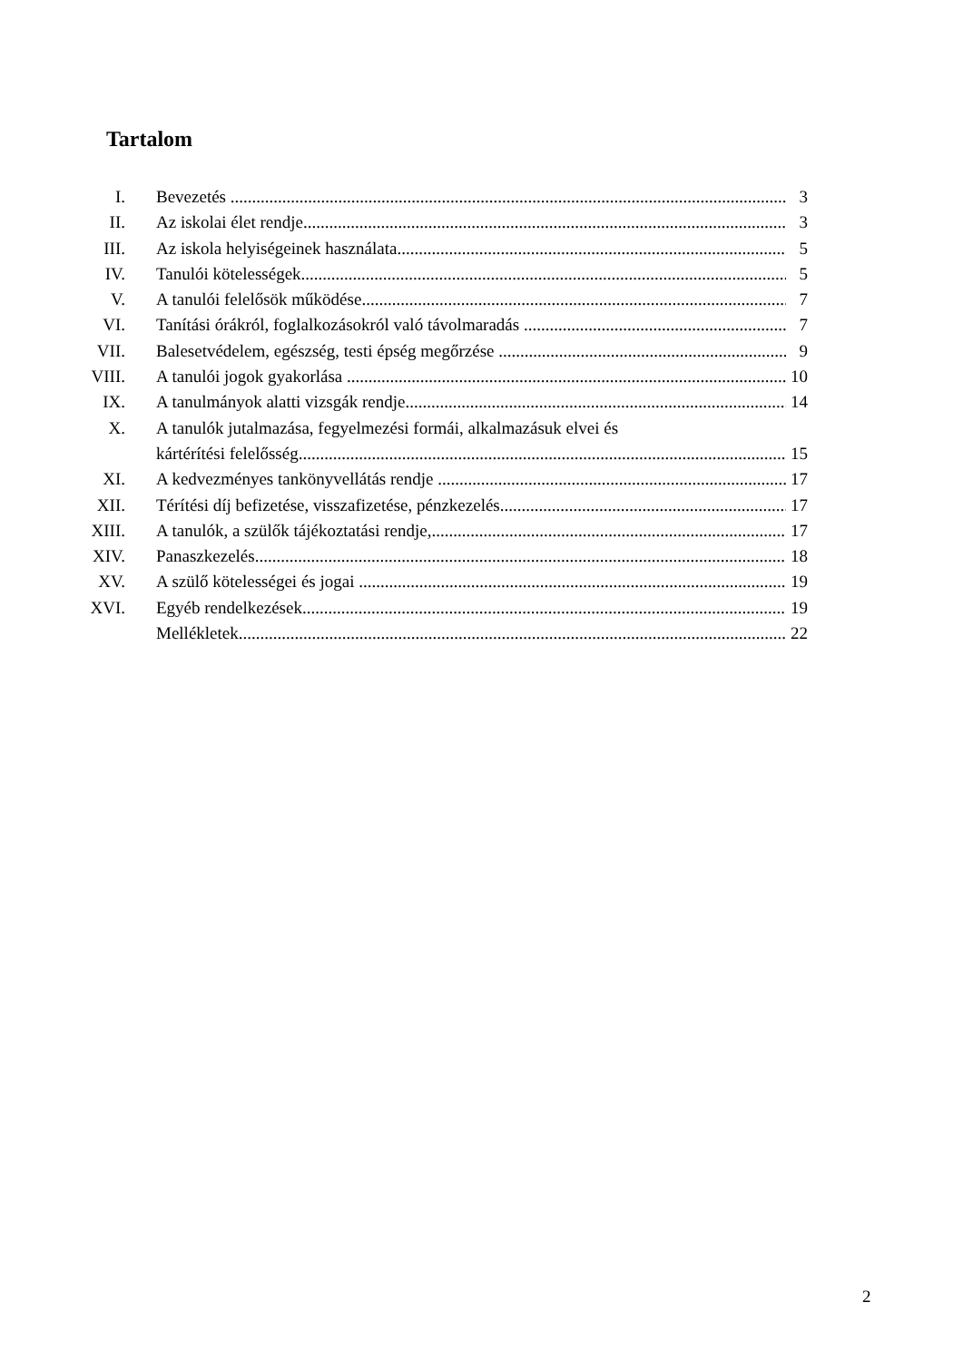Tartalom
I. Bevezetés 3
II. Az iskolai élet rendje 3
III. Az iskola helyiségeinek használata 5
IV. Tanulói kötelességek 5
V. A tanulói felelősök működése 7
VI. Tanítási órákról, foglalkozásokról való távolmaradás 7
VII. Balesetvédelem, egészség, testi épség megőrzése 9
VIII. A tanulói jogok gyakorlása 10
IX. A tanulmányok alatti vizsgák rendje 14
X. A tanulók jutalmazása, fegyelmezési formái, alkalmazásuk elvei és
kártérítési felelősség 15
XI. A kedvezményes tankönyvellátás rendje 17
XII. Térítési díj befizetése, visszafizetése, pénzkezelés 17
XIII. A tanulók, a szülők tájékoztatási rendje, 17
XIV. Panaszkezelés 18
XV. A szülő kötelességei és jogai 19
XVI. Egyéb rendelkezések 19
Mellékletek 22
2